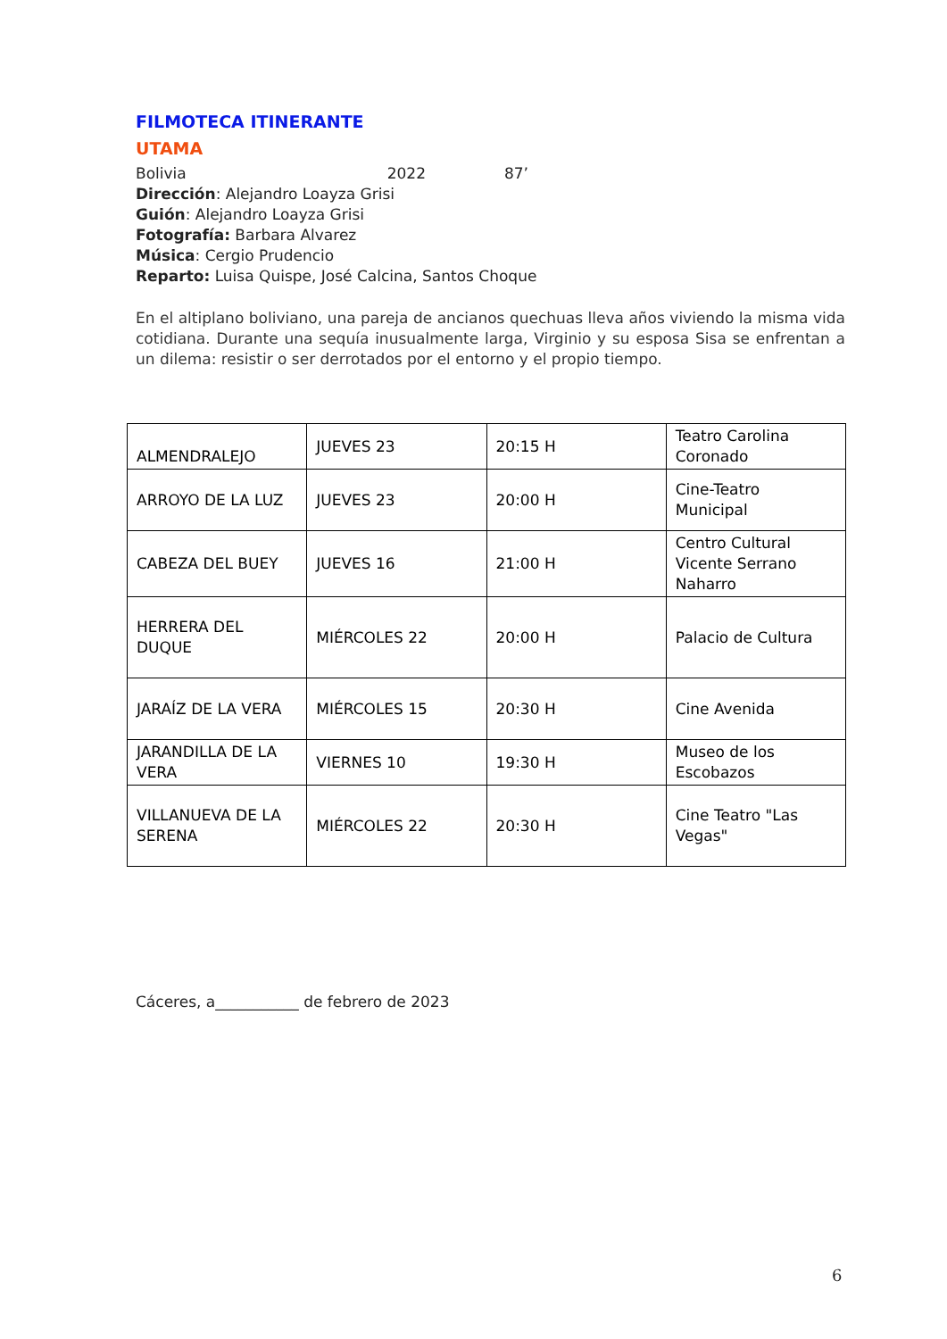FILMOTECA ITINERANTE
UTAMA
Bolivia 2022 87’
Dirección: Alejandro Loayza Grisi
Guión: Alejandro Loayza Grisi
Fotografía: Barbara Alvarez
Música: Cergio Prudencio
Reparto: Luisa Quispe, José Calcina, Santos Choque
En el altiplano boliviano, una pareja de ancianos quechuas lleva años viviendo la misma vida cotidiana. Durante una sequía inusualmente larga, Virginio y su esposa Sisa se enfrentan a un dilema: resistir o ser derrotados por el entorno y el propio tiempo.
| ALMENDRALEJO | JUEVES 23 | 20:15 H | Teatro Carolina Coronado |
| ARROYO DE LA LUZ | JUEVES 23 | 20:00 H | Cine-Teatro Municipal |
| CABEZA DEL BUEY | JUEVES 16 | 21:00 H | Centro Cultural Vicente Serrano Naharro |
| HERRERA DEL DUQUE | MIÉRCOLES 22 | 20:00 H | Palacio de Cultura |
| JARAÍZ DE LA VERA | MIÉRCOLES 15 | 20:30 H | Cine Avenida |
| JARANDILLA DE LA VERA | VIERNES 10 | 19:30 H | Museo de los Escobazos |
| VILLANUEVA DE LA SERENA | MIÉRCOLES 22 | 20:30 H | Cine Teatro "Las Vegas" |
Cáceres, a___________ de febrero de 2023
6